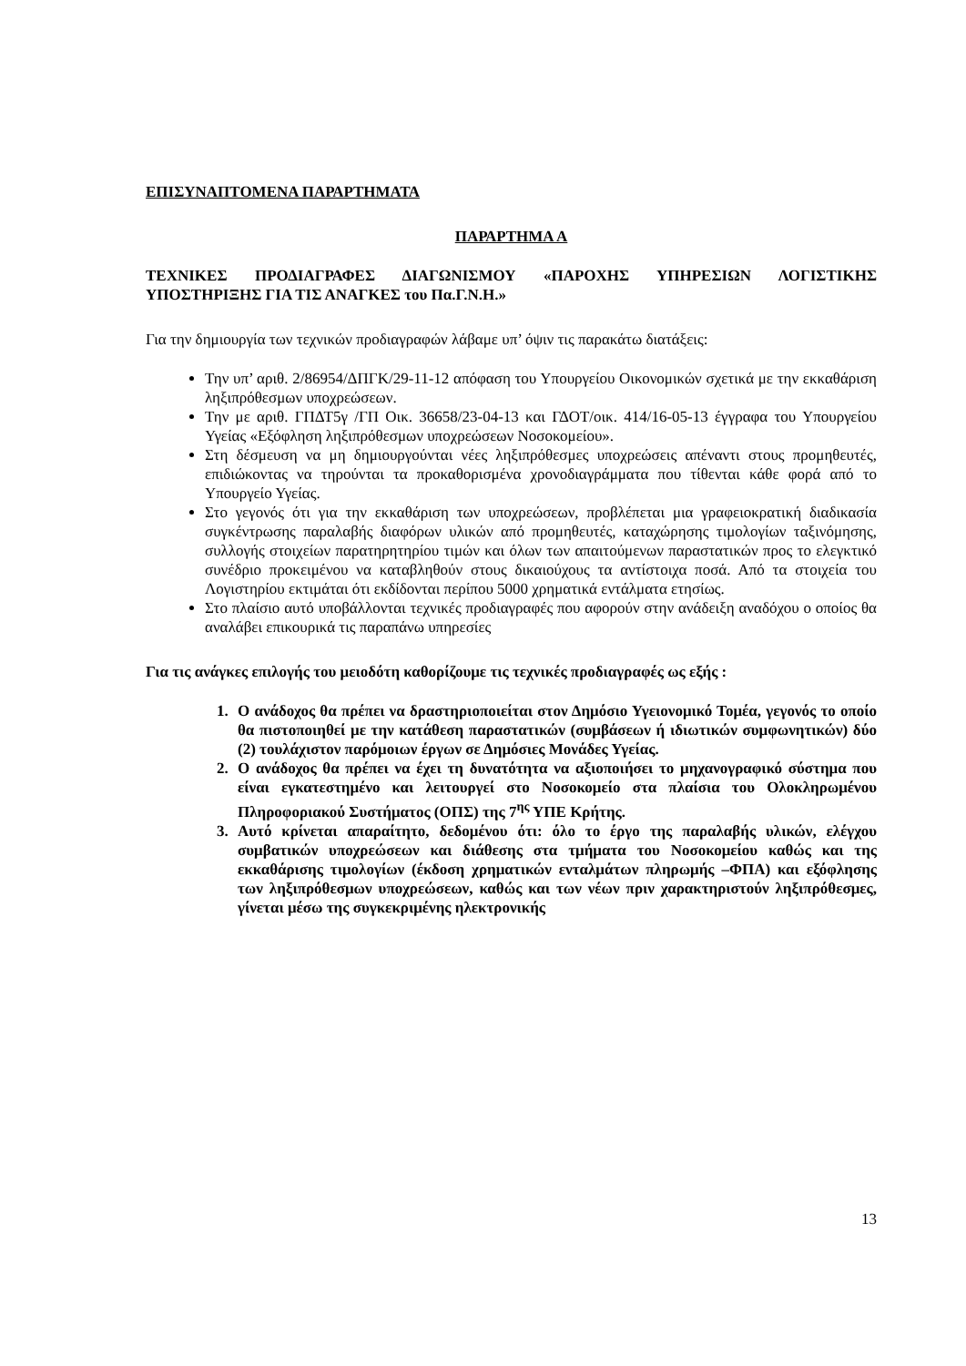ΕΠΙΣΥΝΑΠΤΟΜΕΝΑ ΠΑΡΑΡΤΗΜΑΤΑ
ΠΑΡΑΡΤΗΜΑ Α
ΤΕΧΝΙΚΕΣ ΠΡΟΔΙΑΓΡΑΦΕΣ ΔΙΑΓΩΝΙΣΜΟΥ «ΠΑΡΟΧΗΣ ΥΠΗΡΕΣΙΩΝ ΛΟΓΙΣΤΙΚΗΣ ΥΠΟΣΤΗΡΙΞΗΣ ΓΙΑ ΤΙΣ ΑΝΑΓΚΕΣ του Πα.Γ.Ν.Η.»
Για την δημιουργία των τεχνικών προδιαγραφών λάβαμε υπ’ όψιν τις παρακάτω διατάξεις:
Την υπ’ αριθ. 2/86954/ΔΠΓΚ/29-11-12 απόφαση του Υπουργείου Οικονομικών σχετικά με την εκκαθάριση ληξιπρόθεσμων υποχρεώσεων.
Την με αριθ. ΓΠΔΤ5γ /ΓΠ Οικ. 36658/23-04-13 και ΓΔΟΤ/οικ. 414/16-05-13 έγγραφα του Υπουργείου Υγείας «Εξόφληση ληξιπρόθεσμων υποχρεώσεων Νοσοκομείου».
Στη δέσμευση να μη δημιουργούνται νέες ληξιπρόθεσμες υποχρεώσεις απέναντι στους προμηθευτές, επιδιώκοντας να τηρούνται τα προκαθορισμένα χρονοδιαγράμματα που τίθενται κάθε φορά από το Υπουργείο Υγείας.
Στο γεγονός ότι για την εκκαθάριση των υποχρεώσεων, προβλέπεται μια γραφειοκρατική διαδικασία συγκέντρωσης παραλαβής διαφόρων υλικών από προμηθευτές, καταχώρησης τιμολογίων ταξινόμησης, συλλογής στοιχείων παρατηρητηρίου τιμών και όλων των απαιτούμενων παραστατικών προς το ελεγκτικό συνέδριο προκειμένου να καταβληθούν στους δικαιούχους τα αντίστοιχα ποσά. Από τα στοιχεία του Λογιστηρίου εκτιμάται ότι εκδίδονται περίπου 5000 χρηματικά εντάλματα ετησίως.
Στο πλαίσιο αυτό υποβάλλονται τεχνικές προδιαγραφές που αφορούν στην ανάδειξη αναδόχου ο οποίος θα αναλάβει επικουρικά τις παραπάνω υπηρεσίες
Για τις ανάγκες επιλογής του μειοδότη καθορίζουμε τις τεχνικές προδιαγραφές ως εξής :
1. Ο ανάδοχος θα πρέπει να δραστηριοποιείται στον Δημόσιο Υγειονομικό Τομέα, γεγονός το οποίο θα πιστοποιηθεί με την κατάθεση παραστατικών (συμβάσεων ή ιδιωτικών συμφωνητικών) δύο (2) τουλάχιστον παρόμοιων έργων σε Δημόσιες Μονάδες Υγείας.
2. Ο ανάδοχος θα πρέπει να έχει τη δυνατότητα να αξιοποιήσει το μηχανογραφικό σύστημα που είναι εγκατεστημένο και λειτουργεί στο Νοσοκομείο στα πλαίσια του Ολοκληρωμένου Πληροφοριακού Συστήματος (ΟΠΣ) της 7<sup>ης</sup> ΥΠΕ Κρήτης.
3. Αυτό κρίνεται απαραίτητο, δεδομένου ότι: όλο το έργο της παραλαβής υλικών, ελέγχου συμβατικών υποχρεώσεων και διάθεσης στα τμήματα του Νοσοκομείου καθώς και της εκκαθάρισης τιμολογίων (έκδοση χρηματικών ενταλμάτων πληρωμής –ΦΠΑ) και εξόφλησης των ληξιπρόθεσμων υποχρεώσεων, καθώς και των νέων πριν χαρακτηριστούν ληξιπρόθεσμες, γίνεται μέσω της συγκεκριμένης ηλεκτρονικής
13